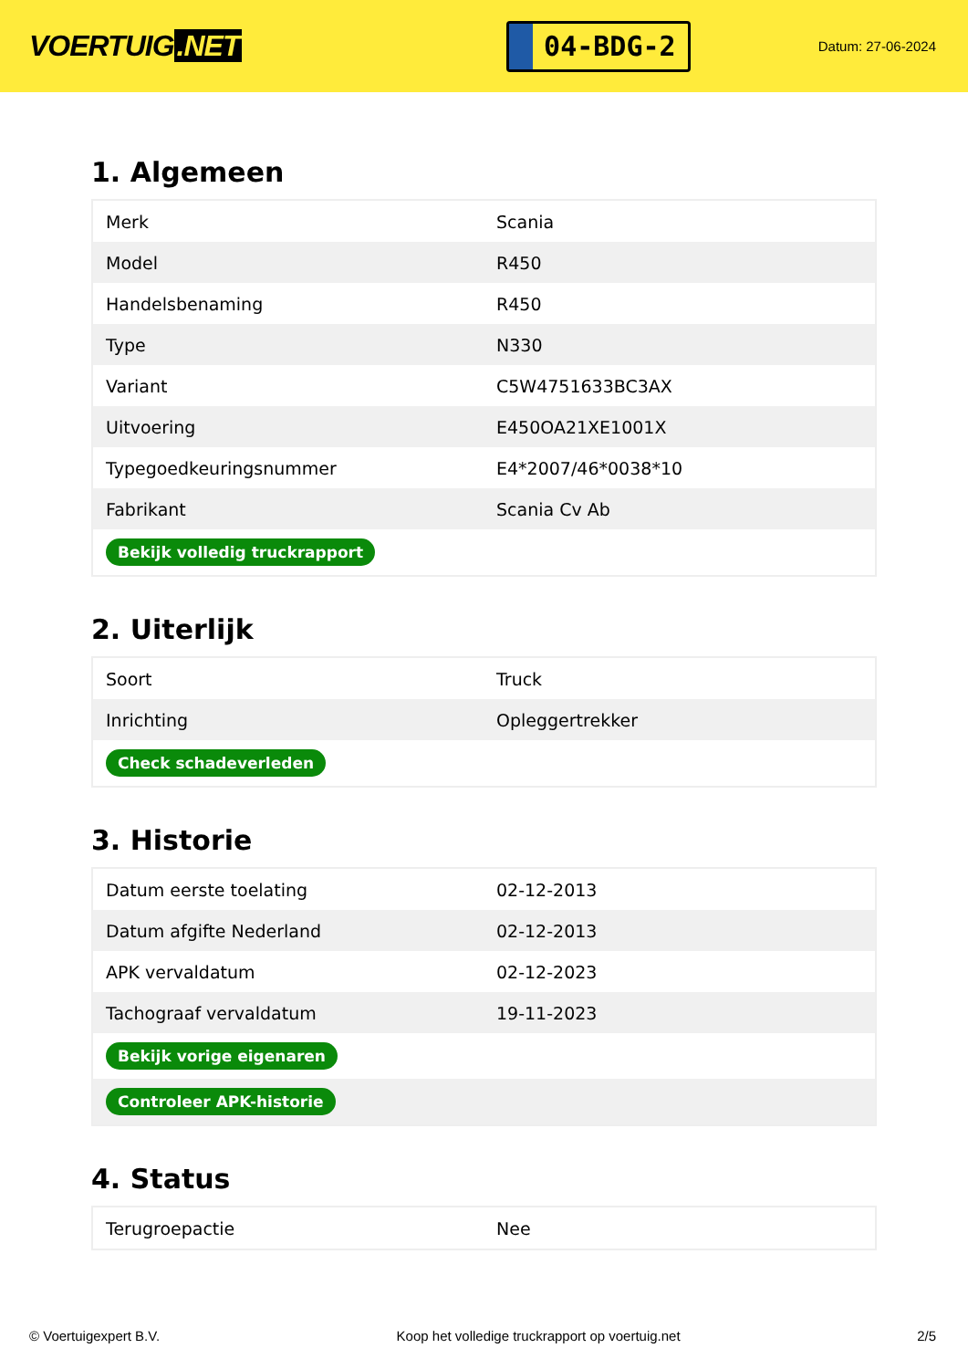VOERTUIG.NET
04-BDG-2
Datum: 27-06-2024
1. Algemeen
| Merk | Scania |
| Model | R450 |
| Handelsbenaming | R450 |
| Type | N330 |
| Variant | C5W4751633BC3AX |
| Uitvoering | E450OA21XE1001X |
| Typegoedkeuringsnummer | E4*2007/46*0038*10 |
| Fabrikant | Scania Cv Ab |
| Bekijk volledig truckrapport | |
2. Uiterlijk
| Soort | Truck |
| Inrichting | Opleggertrekker |
| Check schadeverleden | |
3. Historie
| Datum eerste toelating | 02-12-2013 |
| Datum afgifte Nederland | 02-12-2013 |
| APK vervaldatum | 02-12-2023 |
| Tachograaf vervaldatum | 19-11-2023 |
| Bekijk vorige eigenaren | |
| Controleer APK-historie | |
4. Status
| Terugroepactie | Nee |
© Voertuigexpert B.V. Koop het volledige truckrapport op voertuig.net 2/5